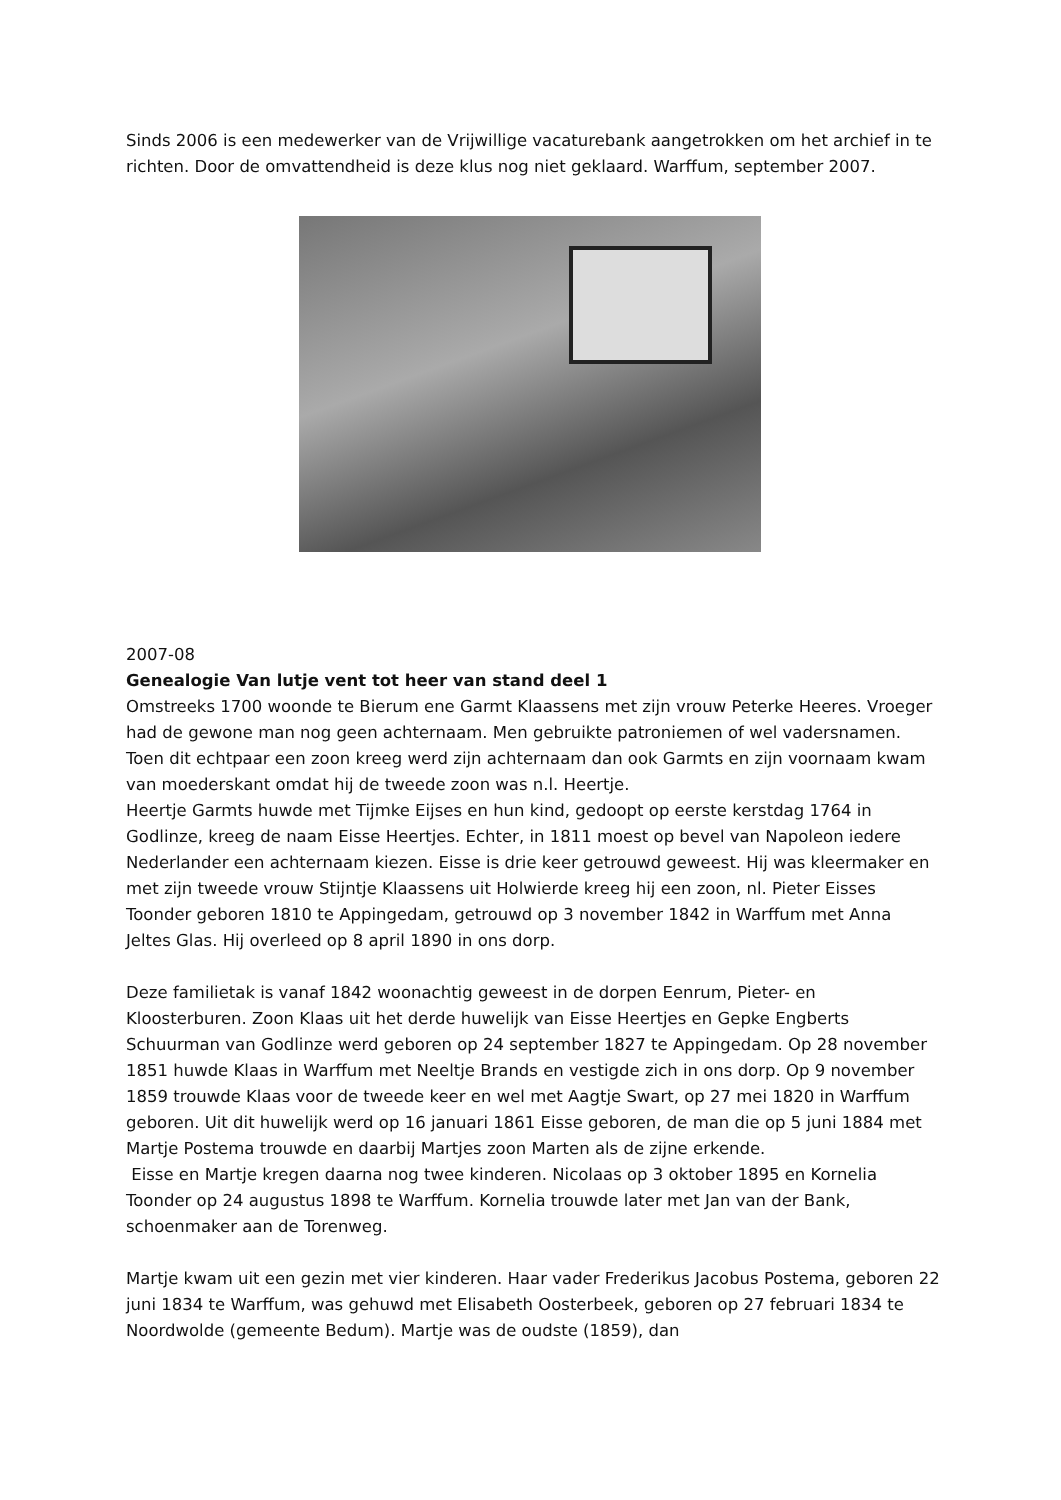Sinds 2006 is een medewerker van de Vrijwillige vacaturebank aangetrokken om het archief in te richten. Door de omvattendheid is deze klus nog niet geklaard. Warffum, september 2007.
2007-08
Genealogie Van lutje vent tot heer van stand deel 1
Omstreeks 1700 woonde te Bierum ene Garmt Klaassens met zijn vrouw Peterke Heeres. Vroeger had de gewone man nog geen achternaam. Men gebruikte patroniemen of wel vadersnamen. Toen dit echtpaar een zoon kreeg werd zijn achternaam dan ook Garmts en zijn voornaam kwam van moederskant omdat hij de tweede zoon was n.l. Heertje.
Heertje Garmts huwde met Tijmke Eijses en hun kind, gedoopt op eerste kerstdag 1764 in Godlinze, kreeg de naam Eisse Heertjes. Echter, in 1811 moest op bevel van Napoleon iedere Nederlander een achternaam kiezen. Eisse is drie keer getrouwd geweest. Hij was kleermaker en met zijn tweede vrouw Stijntje Klaassens uit Holwierde kreeg hij een zoon, nl. Pieter Eisses Toonder geboren 1810 te Appingedam, getrouwd op 3 november 1842 in Warffum met Anna Jeltes Glas. Hij overleed op 8 april 1890 in ons dorp.
Deze familietak is vanaf 1842 woonachtig geweest in de dorpen Eenrum, Pieter- en Kloosterburen. Zoon Klaas uit het derde huwelijk van Eisse Heertjes en Gepke Engberts Schuurman van Godlinze werd geboren op 24 september 1827 te Appingedam. Op 28 november 1851 huwde Klaas in Warffum met Neeltje Brands en vestigde zich in ons dorp. Op 9 november 1859 trouwde Klaas voor de tweede keer en wel met Aagtje Swart, op 27 mei 1820 in Warffum geboren. Uit dit huwelijk werd op 16 januari 1861 Eisse geboren, de man die op 5 juni 1884 met Martje Postema trouwde en daarbij Martjes zoon Marten als de zijne erkende.
Eisse en Martje kregen daarna nog twee kinderen. Nicolaas op 3 oktober 1895 en Kornelia Toonder op 24 augustus 1898 te Warffum. Kornelia trouwde later met Jan van der Bank, schoenmaker aan de Torenweg.
Martje kwam uit een gezin met vier kinderen. Haar vader Frederikus Jacobus Postema, geboren 22 juni 1834 te Warffum, was gehuwd met Elisabeth Oosterbeek, geboren op 27 februari 1834 te Noordwolde (gemeente Bedum). Martje was de oudste (1859), dan